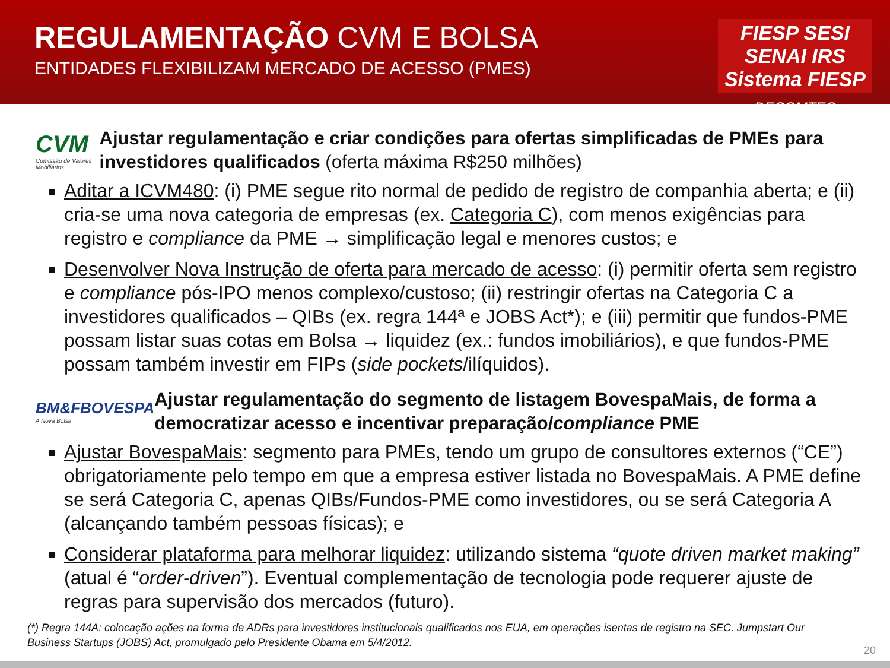REGULAMENTAÇÃO CVM E BOLSA
ENTIDADES FLEXIBILIZAM MERCADO DE ACESSO (PMES)
FIESP SESI SENAI IRS Sistema FIESP
DECOMTEC
CVM
Comissão de Valores Mobiliários
Ajustar regulamentação e criar condições para ofertas simplificadas de PMEs para investidores qualificados (oferta máxima R$250 milhões)
Aditar a ICVM480: (i) PME segue rito normal de pedido de registro de companhia aberta; e (ii) cria-se uma nova categoria de empresas (ex. Categoria C), com menos exigências para registro e compliance da PME → simplificação legal e menores custos; e
Desenvolver Nova Instrução de oferta para mercado de acesso: (i) permitir oferta sem registro e compliance pós-IPO menos complexo/custoso; (ii) restringir ofertas na Categoria C a investidores qualificados – QIBs (ex. regra 144ª e JOBS Act*); e (iii) permitir que fundos-PME possam listar suas cotas em Bolsa → liquidez (ex.: fundos imobiliários), e que fundos-PME possam também investir em FIPs (side pockets/ilíquidos).
BM&FBOVESPA
A Nova Bolsa
Ajustar regulamentação do segmento de listagem BovespaMais, de forma a democratizar acesso e incentivar preparação/compliance PME
Ajustar BovespaMais: segmento para PMEs, tendo um grupo de consultores externos (“CE”) obrigatoriamente pelo tempo em que a empresa estiver listada no BovespaMais. A PME define se será Categoria C, apenas QIBs/Fundos-PME como investidores, ou se será Categoria A (alcançando também pessoas físicas); e
Considerar plataforma para melhorar liquidez: utilizando sistema “quote driven market making” (atual é “order-driven”). Eventual complementação de tecnologia pode requerer ajuste de regras para supervisão dos mercados (futuro).
(*) Regra 144A: colocação ações na forma de ADRs para investidores institucionais qualificados nos EUA, em operações isentas de registro na SEC. Jumpstart Our Business Startups (JOBS) Act, promulgado pelo Presidente Obama em 5/4/2012.
20